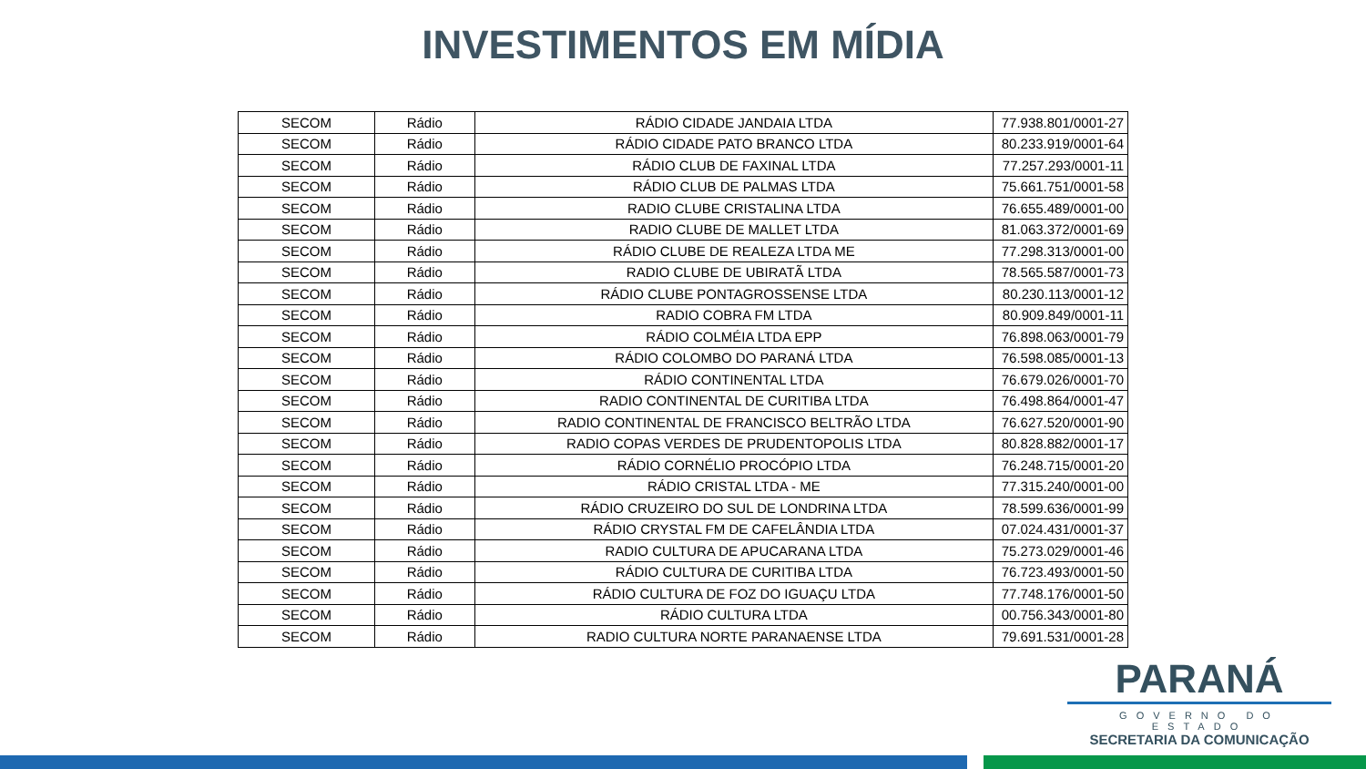INVESTIMENTOS EM MÍDIA
| SECOM | Rádio | RÁDIO CIDADE JANDAIA LTDA | 77.938.801/0001-27 |
| SECOM | Rádio | RÁDIO CIDADE PATO BRANCO LTDA | 80.233.919/0001-64 |
| SECOM | Rádio | RÁDIO CLUB DE FAXINAL LTDA | 77.257.293/0001-11 |
| SECOM | Rádio | RÁDIO CLUB DE PALMAS LTDA | 75.661.751/0001-58 |
| SECOM | Rádio | RADIO CLUBE CRISTALINA LTDA | 76.655.489/0001-00 |
| SECOM | Rádio | RADIO CLUBE DE MALLET LTDA | 81.063.372/0001-69 |
| SECOM | Rádio | RÁDIO CLUBE DE REALEZA LTDA ME | 77.298.313/0001-00 |
| SECOM | Rádio | RADIO CLUBE DE UBIRATÃ LTDA | 78.565.587/0001-73 |
| SECOM | Rádio | RÁDIO CLUBE PONTAGROSSENSE LTDA | 80.230.113/0001-12 |
| SECOM | Rádio | RADIO COBRA FM LTDA | 80.909.849/0001-11 |
| SECOM | Rádio | RÁDIO COLMÉIA LTDA EPP | 76.898.063/0001-79 |
| SECOM | Rádio | RÁDIO COLOMBO DO PARANÁ LTDA | 76.598.085/0001-13 |
| SECOM | Rádio | RÁDIO CONTINENTAL LTDA | 76.679.026/0001-70 |
| SECOM | Rádio | RADIO CONTINENTAL DE CURITIBA LTDA | 76.498.864/0001-47 |
| SECOM | Rádio | RADIO CONTINENTAL DE FRANCISCO BELTRÃO LTDA | 76.627.520/0001-90 |
| SECOM | Rádio | RADIO COPAS VERDES DE PRUDENTOPOLIS LTDA | 80.828.882/0001-17 |
| SECOM | Rádio | RÁDIO CORNÉLIO PROCÓPIO LTDA | 76.248.715/0001-20 |
| SECOM | Rádio | RÁDIO CRISTAL LTDA - ME | 77.315.240/0001-00 |
| SECOM | Rádio | RÁDIO CRUZEIRO DO SUL DE LONDRINA LTDA | 78.599.636/0001-99 |
| SECOM | Rádio | RÁDIO CRYSTAL FM DE CAFELÂNDIA LTDA | 07.024.431/0001-37 |
| SECOM | Rádio | RADIO CULTURA DE APUCARANA LTDA | 75.273.029/0001-46 |
| SECOM | Rádio | RÁDIO CULTURA DE CURITIBA LTDA | 76.723.493/0001-50 |
| SECOM | Rádio | RÁDIO CULTURA DE FOZ DO IGUAÇU LTDA | 77.748.176/0001-50 |
| SECOM | Rádio | RÁDIO CULTURA LTDA | 00.756.343/0001-80 |
| SECOM | Rádio | RADIO CULTURA NORTE PARANAENSE LTDA | 79.691.531/0001-28 |
PARANÁ
GOVERNO DO ESTADO
SECRETARIA DA COMUNICAÇÃO